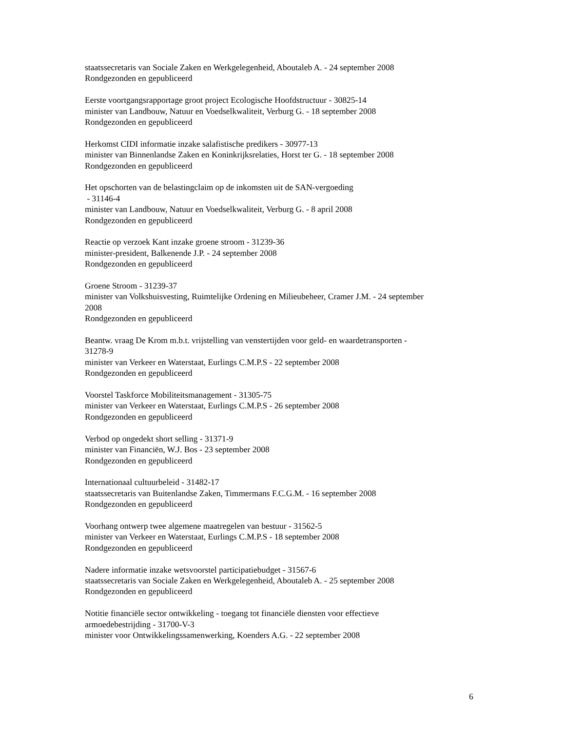staatssecretaris van Sociale Zaken en Werkgelegenheid, Aboutaleb A. - 24 september 2008
Rondgezonden en gepubliceerd
Eerste voortgangsrapportage groot project Ecologische Hoofdstructuur - 30825-14
minister van Landbouw, Natuur en Voedselkwaliteit, Verburg G. - 18 september 2008
Rondgezonden en gepubliceerd
Herkomst CIDI informatie inzake salafistische predikers - 30977-13
minister van Binnenlandse Zaken en Koninkrijksrelaties, Horst ter G. - 18 september 2008
Rondgezonden en gepubliceerd
Het opschorten van de belastingclaim op de inkomsten uit de SAN-vergoeding
- 31146-4
minister van Landbouw, Natuur en Voedselkwaliteit, Verburg G. - 8 april 2008
Rondgezonden en gepubliceerd
Reactie op verzoek Kant inzake groene stroom - 31239-36
minister-president, Balkenende J.P. - 24 september 2008
Rondgezonden en gepubliceerd
Groene Stroom - 31239-37
minister van Volkshuisvesting, Ruimtelijke Ordening en Milieubeheer, Cramer J.M. - 24 september
2008
Rondgezonden en gepubliceerd
Beantw. vraag De Krom m.b.t. vrijstelling van venstertijden voor geld- en waardetransporten -
31278-9
minister van Verkeer en Waterstaat, Eurlings C.M.P.S - 22 september 2008
Rondgezonden en gepubliceerd
Voorstel Taskforce Mobiliteitsmanagement - 31305-75
minister van Verkeer en Waterstaat, Eurlings C.M.P.S - 26 september 2008
Rondgezonden en gepubliceerd
Verbod op ongedekt short selling - 31371-9
minister van Financiën, W.J. Bos - 23 september 2008
Rondgezonden en gepubliceerd
Internationaal cultuurbeleid - 31482-17
staatssecretaris van Buitenlandse Zaken, Timmermans F.C.G.M. - 16 september 2008
Rondgezonden en gepubliceerd
Voorhang ontwerp twee algemene maatregelen van bestuur - 31562-5
minister van Verkeer en Waterstaat, Eurlings C.M.P.S - 18 september 2008
Rondgezonden en gepubliceerd
Nadere informatie inzake wetsvoorstel participatiebudget - 31567-6
staatssecretaris van Sociale Zaken en Werkgelegenheid, Aboutaleb A. - 25 september 2008
Rondgezonden en gepubliceerd
Notitie financiële sector ontwikkeling - toegang tot financiële diensten voor effectieve
armoedebestrijding - 31700-V-3
minister voor Ontwikkelingssamenwerking, Koenders A.G. - 22 september 2008
6